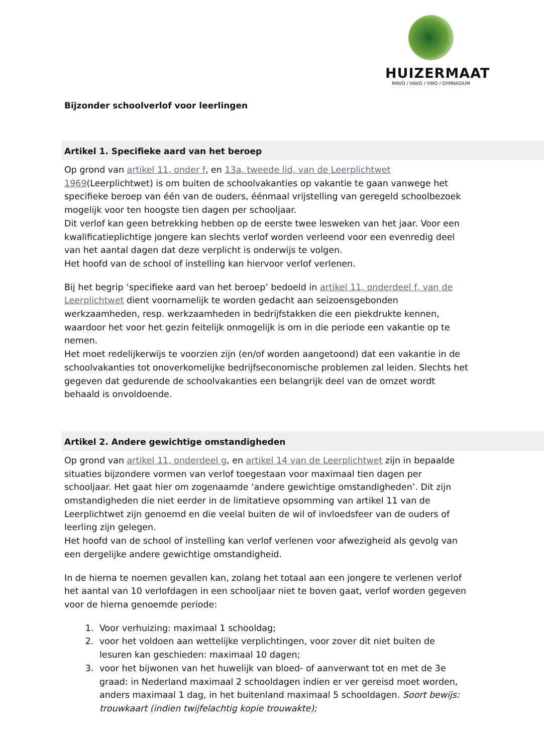HUIZERMAAT
MAVO / HAVO / VWO / GYMNASIUM
Bijzonder schoolverlof voor leerlingen
Artikel 1. Specifieke aard van het beroep
Op grond van artikel 11, onder f, en 13a, tweede lid, van de Leerplichtwet 1969(Leerplichtwet) is om buiten de schoolvakanties op vakantie te gaan vanwege het specifieke beroep van één van de ouders, éénmaal vrijstelling van geregeld schoolbezoek mogelijk voor ten hoogste tien dagen per schooljaar.
Dit verlof kan geen betrekking hebben op de eerste twee lesweken van het jaar. Voor een kwalificatieplichtige jongere kan slechts verlof worden verleend voor een evenredig deel van het aantal dagen dat deze verplicht is onderwijs te volgen.
Het hoofd van de school of instelling kan hiervoor verlof verlenen.
Bij het begrip ‘specifieke aard van het beroep’ bedoeld in artikel 11, onderdeel f, van de Leerplichtwet dient voornamelijk te worden gedacht aan seizoensgebonden werkzaamheden, resp. werkzaamheden in bedrijfstakken die een piekdrukte kennen, waardoor het voor het gezin feitelijk onmogelijk is om in die periode een vakantie op te nemen.
Het moet redelijkerwijs te voorzien zijn (en/of worden aangetoond) dat een vakantie in de schoolvakanties tot onoverkomelijke bedrijfseconomische problemen zal leiden. Slechts het gegeven dat gedurende de schoolvakanties een belangrijk deel van de omzet wordt behaald is onvoldoende.
Artikel 2. Andere gewichtige omstandigheden
Op grond van artikel 11, onderdeel g, en artikel 14 van de Leerplichtwet zijn in bepaalde situaties bijzondere vormen van verlof toegestaan voor maximaal tien dagen per schooljaar. Het gaat hier om zogenaamde ‘andere gewichtige omstandigheden’. Dit zijn omstandigheden die niet eerder in de limitatieve opsomming van artikel 11 van de Leerplichtwet zijn genoemd en die veelal buiten de wil of invloedsfeer van de ouders of leerling zijn gelegen.
Het hoofd van de school of instelling kan verlof verlenen voor afwezigheid als gevolg van een dergelijke andere gewichtige omstandigheid.
In de hierna te noemen gevallen kan, zolang het totaal aan een jongere te verlenen verlof het aantal van 10 verlofdagen in een schooljaar niet te boven gaat, verlof worden gegeven voor de hierna genoemde periode:
1. Voor verhuizing: maximaal 1 schooldag;
2. voor het voldoen aan wettelijke verplichtingen, voor zover dit niet buiten de lesuren kan geschieden: maximaal 10 dagen;
3. voor het bijwonen van het huwelijk van bloed- of aanverwant tot en met de 3e graad: in Nederland maximaal 2 schooldagen indien er ver gereisd moet worden, anders maximaal 1 dag, in het buitenland maximaal 5 schooldagen. Soort bewijs: trouwkaart (indien twijfelachtig kopie trouwakte);